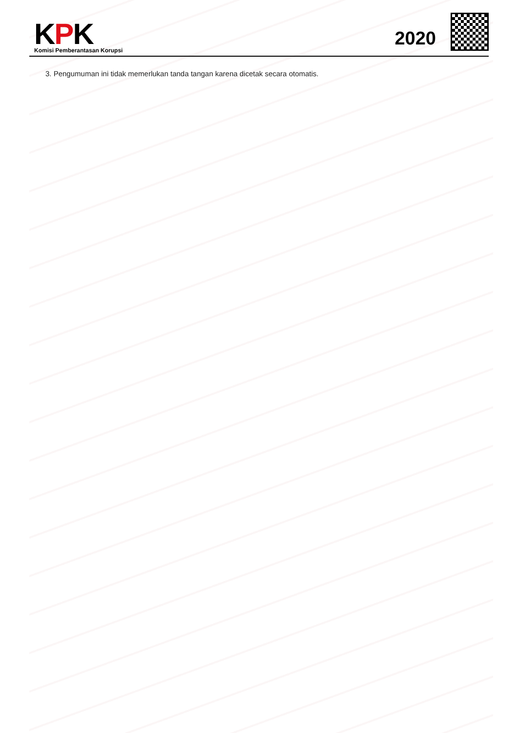KPK
Komisi Pemberantasan Korupsi
2020
3. Pengumuman ini tidak memerlukan tanda tangan karena dicetak secara otomatis.